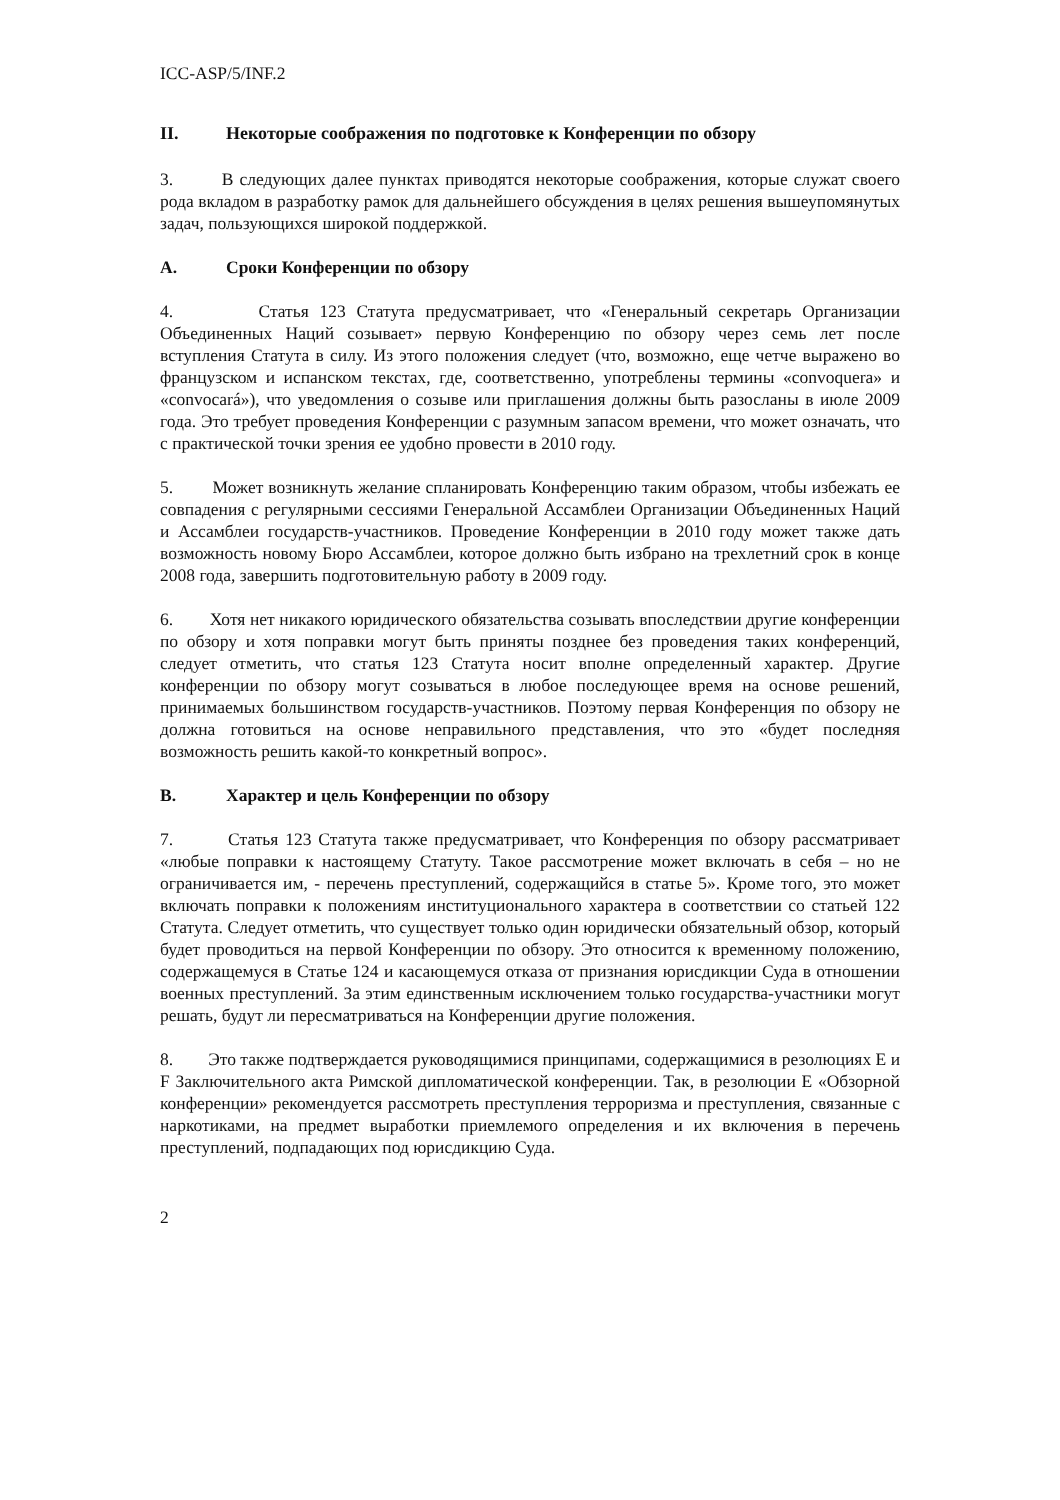ICC-ASP/5/INF.2
II. Некоторые соображения по подготовке к Конференции по обзору
3. В следующих далее пунктах приводятся некоторые соображения, которые служат своего рода вкладом в разработку рамок для дальнейшего обсуждения в целях решения вышеупомянутых задач, пользующихся широкой поддержкой.
A. Сроки Конференции по обзору
4. Статья 123 Статута предусматривает, что «Генеральный секретарь Организации Объединенных Наций созывает» первую Конференцию по обзору через семь лет после вступления Статута в силу. Из этого положения следует (что, возможно, еще четче выражено во французском и испанском текстах, где, соответственно, употреблены термины «convoquera» и «convocará»), что уведомления о созыве или приглашения должны быть разосланы в июле 2009 года. Это требует проведения Конференции с разумным запасом времени, что может означать, что с практической точки зрения ее удобно провести в 2010 году.
5. Может возникнуть желание спланировать Конференцию таким образом, чтобы избежать ее совпадения с регулярными сессиями Генеральной Ассамблеи Организации Объединенных Наций и Ассамблеи государств-участников. Проведение Конференции в 2010 году может также дать возможность новому Бюро Ассамблеи, которое должно быть избрано на трехлетний срок в конце 2008 года, завершить подготовительную работу в 2009 году.
6. Хотя нет никакого юридического обязательства созывать впоследствии другие конференции по обзору и хотя поправки могут быть приняты позднее без проведения таких конференций, следует отметить, что статья 123 Статута носит вполне определенный характер. Другие конференции по обзору могут созываться в любое последующее время на основе решений, принимаемых большинством государств-участников. Поэтому первая Конференция по обзору не должна готовиться на основе неправильного представления, что это «будет последняя возможность решить какой-то конкретный вопрос».
B. Характер и цель Конференции по обзору
7. Статья 123 Статута также предусматривает, что Конференция по обзору рассматривает «любые поправки к настоящему Статуту. Такое рассмотрение может включать в себя – но не ограничивается им, - перечень преступлений, содержащийся в статье 5». Кроме того, это может включать поправки к положениям институционального характера в соответствии со статьей 122 Статута. Следует отметить, что существует только один юридически обязательный обзор, который будет проводиться на первой Конференции по обзору. Это относится к временному положению, содержащемуся в Статье 124 и касающемуся отказа от признания юрисдикции Суда в отношении военных преступлений. За этим единственным исключением только государства-участники могут решать, будут ли пересматриваться на Конференции другие положения.
8. Это также подтверждается руководящимися принципами, содержащимися в резолюциях E и F Заключительного акта Римской дипломатической конференции. Так, в резолюции E «Обзорной конференции» рекомендуется рассмотреть преступления терроризма и преступления, связанные с наркотиками, на предмет выработки приемлемого определения и их включения в перечень преступлений, подпадающих под юрисдикцию Суда.
2